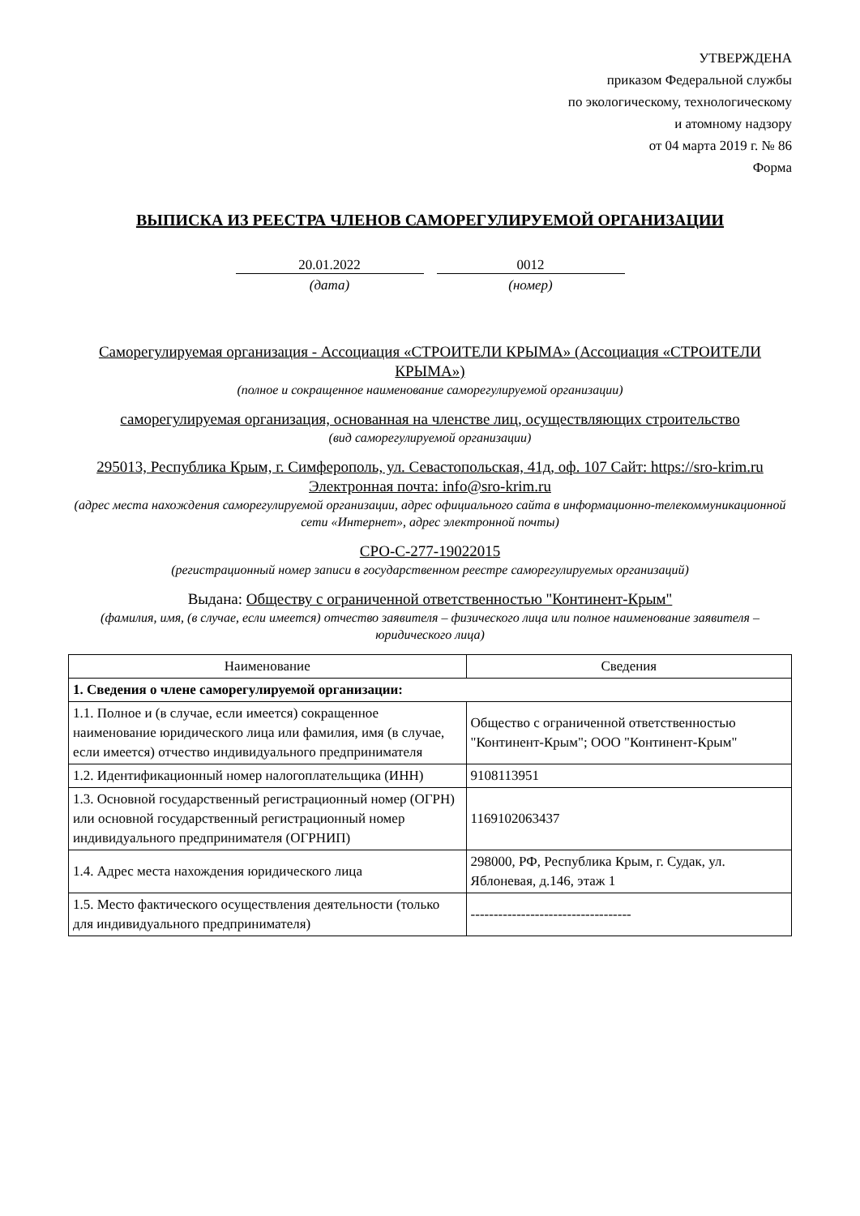УТВЕРЖДЕНА
приказом Федеральной службы
по экологическому, технологическому
и атомному надзору
от 04 марта 2019 г. № 86
Форма
ВЫПИСКА ИЗ РЕЕСТРА ЧЛЕНОВ САМОРЕГУЛИРУЕМОЙ ОРГАНИЗАЦИИ
20.01.2022
(дата)
0012
(номер)
Саморегулируемая организация - Ассоциация «СТРОИТЕЛИ КРЫМА» (Ассоциация «СТРОИТЕЛИ КРЫМА»)
(полное и сокращенное наименование саморегулируемой организации)
саморегулируемая организация, основанная на членстве лиц, осуществляющих строительство
(вид саморегулируемой организации)
295013, Республика Крым, г. Симферополь, ул. Севастопольская, 41д, оф. 107 Сайт: https://sro-krim.ru Электронная почта: info@sro-krim.ru
(адрес места нахождения саморегулируемой организации, адрес официального сайта в информационно-телекоммуникационной сети «Интернет», адрес электронной почты)
СРО-С-277-19022015
(регистрационный номер записи в государственном реестре саморегулируемых организаций)
Выдана: Обществу с ограниченной ответственностью "Континент-Крым"
(фамилия, имя, (в случае, если имеется) отчество заявителя – физического лица или полное наименование заявителя – юридического лица)
| Наименование | Сведения |
| --- | --- |
| 1. Сведения о члене саморегулируемой организации: | |
| 1.1. Полное и (в случае, если имеется) сокращенное наименование юридического лица или фамилия, имя (в случае, если имеется) отчество индивидуального предпринимателя | Общество с ограниченной ответственностью "Континент-Крым"; ООО "Континент-Крым" |
| 1.2. Идентификационный номер налогоплательщика (ИНН) | 9108113951 |
| 1.3. Основной государственный регистрационный номер (ОГРН) или основной государственный регистрационный номер индивидуального предпринимателя (ОГРНИП) | 1169102063437 |
| 1.4. Адрес места нахождения юридического лица | 298000, РФ, Республика Крым, г. Судак, ул. Яблоневая, д.146, этаж 1 |
| 1.5. Место фактического осуществления деятельности (только для индивидуального предпринимателя) | ----------------------------------- |